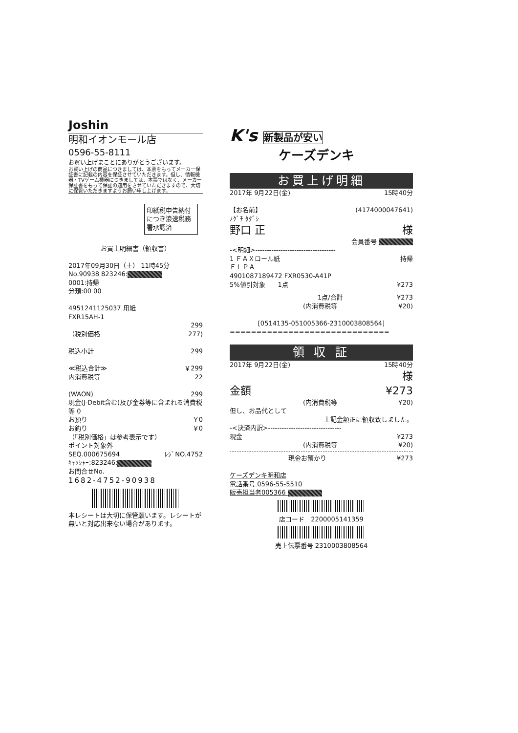Joshin
明和イオンモール店
0596-55-8111
お買い上げまことにありがとうございます。
お買い上げの商品につきましては、本票をもってメーカー保証書に記載の内容を保証させていただきます。但し、情報機器・TVゲーム機器につきましては、本票ではなく、メーカー保証書をもって保証の適用をさせていただきますので、大切に保管いただきますようお願い申し上げます。
印紙税申告納付につき浪速税務署承認済
お買上明細書（領収書）
2017年09月30日（土） 11時45分
No.90938 823246:
0001:持帰
分類:00 00
4951241125037 用紙
FXR15AH-1
299
（税別価格 277)
税込小計 299
≪税込合計≫ ￥299
内消費税等 22
(WAON) 299
現金(J-Debit含む)及び金券等に含まれる消費税等 0
お預り ￥0
お釣り ￥0
（「税別価格」は参考表示です）
ポイント対象外
SEQ.000675694 ﾚｼﾞNO.4752
ｷｬｯｼｬｰ:823246:
お問合せNo.
1682-4752-90938
本レシートは大切に保管願います。レシートが無いと対応出来ない場合があります。
K's 新製品が安い
ケーズデンキ
お買上げ明細
2017年 9月22日(金) 15時40分
【お名前】 (4174000047641)
ﾉｸﾞﾁ ﾀﾀﾞｼ
野口 正 様
会員番号
-<明細>-----------------------------------
1 ＦＡＸロール紙 持帰
ＥＬＰＡ
4901087189472 FXR0530-A41P
5%値引対象　　1点 ¥273
1点/合計 ¥273
(内消費税等 ¥20)
[0514135-051005366-2310003808564]
==============================
領 収 証
2017年 9月22日(金) 15時40分
様
金額 ¥273
(内消費税等 ¥20)
但し、お品代として
上記金額正に領収致しました。
-<決済内訳>--------------------------------
現金 ¥273
(内消費税等 ¥20)
現金お預かり ¥273
ケーズデンキ明和店
電話番号 0596-55-5510
販売担当者005366
店コード　2200005141359
売上伝票番号 2310003808564